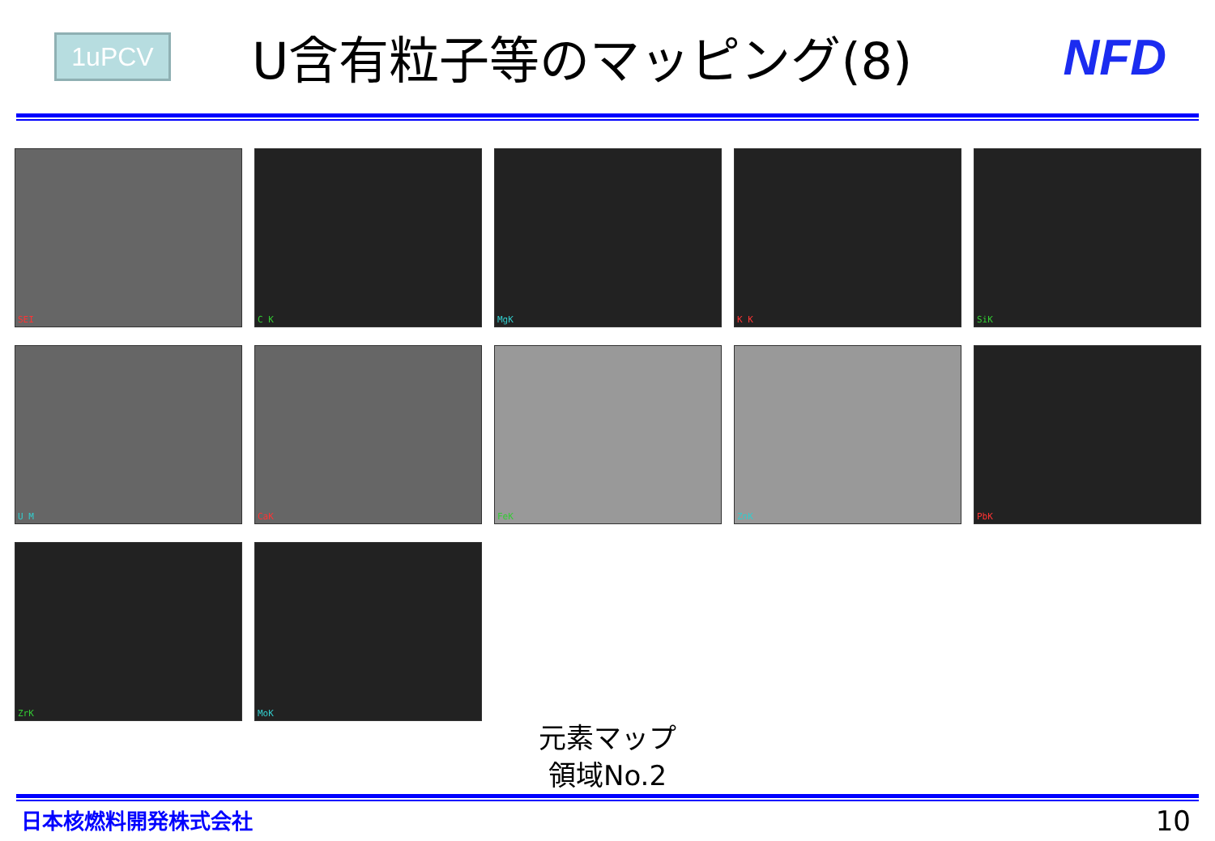1uPCV
U含有粒子等のマッピング(8) NFD
SEI
C K
MgK
K K
SiK
U M
CaK
FeK
ZnK
PbK
ZrK
MoK
元素マップ
領域No.2
日本核燃料開発株式会社
10